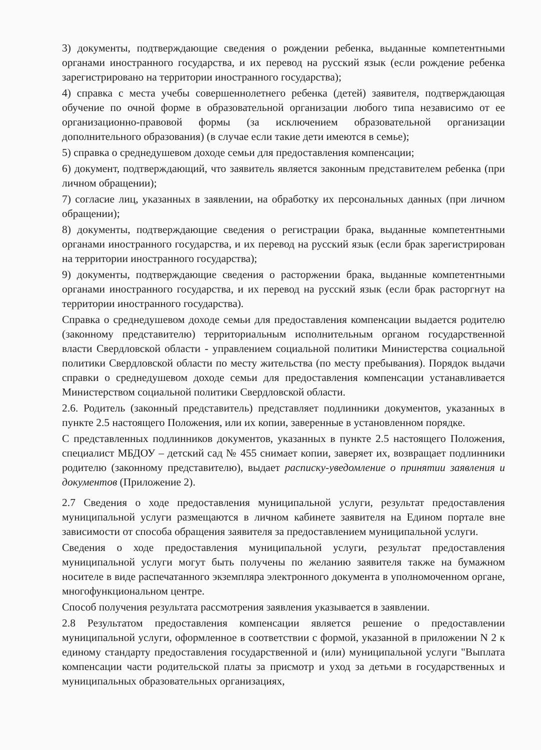3) документы, подтверждающие сведения о рождении ребенка, выданные компетентными органами иностранного государства, и их перевод на русский язык (если рождение ребенка зарегистрировано на территории иностранного государства);
4) справка с места учебы совершеннолетнего ребенка (детей) заявителя, подтверждающая обучение по очной форме в образовательной организации любого типа независимо от ее организационно-правовой формы (за исключением образовательной организации дополнительного образования) (в случае если такие дети имеются в семье);
5) справка о среднедушевом доходе семьи для предоставления компенсации;
6) документ, подтверждающий, что заявитель является законным представителем ребенка (при личном обращении);
7) согласие лиц, указанных в заявлении, на обработку их персональных данных (при личном обращении);
8) документы, подтверждающие сведения о регистрации брака, выданные компетентными органами иностранного государства, и их перевод на русский язык (если брак зарегистрирован на территории иностранного государства);
9) документы, подтверждающие сведения о расторжении брака, выданные компетентными органами иностранного государства, и их перевод на русский язык (если брак расторгнут на территории иностранного государства).
Справка о среднедушевом доходе семьи для предоставления компенсации выдается родителю (законному представителю) территориальным исполнительным органом государственной власти Свердловской области - управлением социальной политики Министерства социальной политики Свердловской области по месту жительства (по месту пребывания). Порядок выдачи справки о среднедушевом доходе семьи для предоставления компенсации устанавливается Министерством социальной политики Свердловской области.
2.6. Родитель (законный представитель) представляет подлинники документов, указанных в пункте 2.5 настоящего Положения, или их копии, заверенные в установленном порядке.
С представленных подлинников документов, указанных в пункте 2.5 настоящего Положения, специалист МБДОУ – детский сад № 455 снимает копии, заверяет их, возвращает подлинники родителю (законному представителю), выдает расписку-уведомление о принятии заявления и документов (Приложение 2).
2.7 Сведения о ходе предоставления муниципальной услуги, результат предоставления муниципальной услуги размещаются в личном кабинете заявителя на Едином портале вне зависимости от способа обращения заявителя за предоставлением муниципальной услуги.
Сведения о ходе предоставления муниципальной услуги, результат предоставления муниципальной услуги могут быть получены по желанию заявителя также на бумажном носителе в виде распечатанного экземпляра электронного документа в уполномоченном органе, многофункциональном центре.
Способ получения результата рассмотрения заявления указывается в заявлении.
2.8 Результатом предоставления компенсации является решение о предоставлении муниципальной услуги, оформленное в соответствии с формой, указанной в приложении N 2 к единому стандарту предоставления государственной и (или) муниципальной услуги "Выплата компенсации части родительской платы за присмотр и уход за детьми в государственных и муниципальных образовательных организациях,